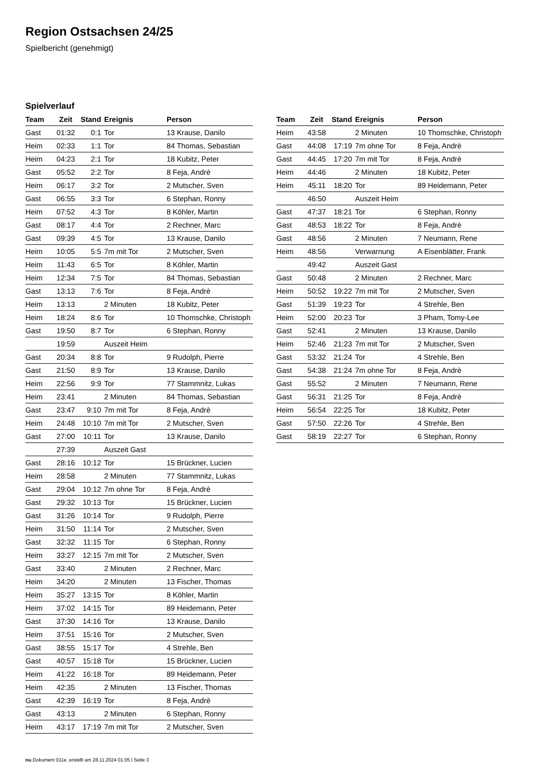Region Ostsachsen 24/25
Spielbericht (genehmigt)
Spielverlauf
| Team | Zeit | Stand | Ereignis | Person |
| --- | --- | --- | --- | --- |
| Gast | 01:32 | 0:1 | Tor | 13 Krause, Danilo |
| Heim | 02:33 | 1:1 | Tor | 84 Thomas, Sebastian |
| Heim | 04:23 | 2:1 | Tor | 18 Kubitz, Peter |
| Gast | 05:52 | 2:2 | Tor | 8 Feja, Andrè |
| Heim | 06:17 | 3:2 | Tor | 2 Mutscher, Sven |
| Gast | 06:55 | 3:3 | Tor | 6 Stephan, Ronny |
| Heim | 07:52 | 4:3 | Tor | 8 Köhler, Martin |
| Gast | 08:17 | 4:4 | Tor | 2 Rechner, Marc |
| Gast | 09:39 | 4:5 | Tor | 13 Krause, Danilo |
| Heim | 10:05 | 5:5 | 7m mit Tor | 2 Mutscher, Sven |
| Heim | 11:43 | 6:5 | Tor | 8 Köhler, Martin |
| Heim | 12:34 | 7:5 | Tor | 84 Thomas, Sebastian |
| Gast | 13:13 | 7:6 | Tor | 8 Feja, Andrè |
| Heim | 13:13 | | 2 Minuten | 18 Kubitz, Peter |
| Heim | 18:24 | 8:6 | Tor | 10 Thomschke, Christoph |
| Gast | 19:50 | 8:7 | Tor | 6 Stephan, Ronny |
| | 19:59 | | Auszeit Heim | |
| Gast | 20:34 | 8:8 | Tor | 9 Rudolph, Pierre |
| Gast | 21:50 | 8:9 | Tor | 13 Krause, Danilo |
| Heim | 22:56 | 9:9 | Tor | 77 Stammnitz, Lukas |
| Heim | 23:41 | | 2 Minuten | 84 Thomas, Sebastian |
| Gast | 23:47 | 9:10 | 7m mit Tor | 8 Feja, Andrè |
| Heim | 24:48 | 10:10 | 7m mit Tor | 2 Mutscher, Sven |
| Gast | 27:00 | 10:11 | Tor | 13 Krause, Danilo |
| | 27:39 | | Auszeit Gast | |
| Gast | 28:16 | 10:12 | Tor | 15 Brückner, Lucien |
| Heim | 28:58 | | 2 Minuten | 77 Stammnitz, Lukas |
| Gast | 29:04 | 10:12 | 7m ohne Tor | 8 Feja, Andrè |
| Gast | 29:32 | 10:13 | Tor | 15 Brückner, Lucien |
| Gast | 31:26 | 10:14 | Tor | 9 Rudolph, Pierre |
| Heim | 31:50 | 11:14 | Tor | 2 Mutscher, Sven |
| Gast | 32:32 | 11:15 | Tor | 6 Stephan, Ronny |
| Heim | 33:27 | 12:15 | 7m mit Tor | 2 Mutscher, Sven |
| Gast | 33:40 | | 2 Minuten | 2 Rechner, Marc |
| Heim | 34:20 | | 2 Minuten | 13 Fischer, Thomas |
| Heim | 35:27 | 13:15 | Tor | 8 Köhler, Martin |
| Heim | 37:02 | 14:15 | Tor | 89 Heidemann, Peter |
| Gast | 37:30 | 14:16 | Tor | 13 Krause, Danilo |
| Heim | 37:51 | 15:16 | Tor | 2 Mutscher, Sven |
| Gast | 38:55 | 15:17 | Tor | 4 Strehle, Ben |
| Gast | 40:57 | 15:18 | Tor | 15 Brückner, Lucien |
| Heim | 41:22 | 16:18 | Tor | 89 Heidemann, Peter |
| Heim | 42:35 | | 2 Minuten | 13 Fischer, Thomas |
| Gast | 42:39 | 16:19 | Tor | 8 Feja, Andrè |
| Gast | 43:13 | | 2 Minuten | 6 Stephan, Ronny |
| Heim | 43:17 | 17:19 | 7m mit Tor | 2 Mutscher, Sven |
| Team | Zeit | Stand | Ereignis | Person |
| --- | --- | --- | --- | --- |
| Heim | 43:58 | | 2 Minuten | 10 Thomschke, Christoph |
| Gast | 44:08 | 17:19 | 7m ohne Tor | 8 Feja, Andrè |
| Gast | 44:45 | 17:20 | 7m mit Tor | 8 Feja, Andrè |
| Heim | 44:46 | | 2 Minuten | 18 Kubitz, Peter |
| Heim | 45:11 | 18:20 | Tor | 89 Heidemann, Peter |
| | 46:50 | | Auszeit Heim | |
| Gast | 47:37 | 18:21 | Tor | 6 Stephan, Ronny |
| Gast | 48:53 | 18:22 | Tor | 8 Feja, Andrè |
| Gast | 48:56 | | 2 Minuten | 7 Neumann, Rene |
| Heim | 48:56 | | Verwarnung | A Eisenblätter, Frank |
| | 49:42 | | Auszeit Gast | |
| Gast | 50:48 | | 2 Minuten | 2 Rechner, Marc |
| Heim | 50:52 | 19:22 | 7m mit Tor | 2 Mutscher, Sven |
| Gast | 51:39 | 19:23 | Tor | 4 Strehle, Ben |
| Heim | 52:00 | 20:23 | Tor | 3 Pham, Tomy-Lee |
| Gast | 52:41 | | 2 Minuten | 13 Krause, Danilo |
| Heim | 52:46 | 21:23 | 7m mit Tor | 2 Mutscher, Sven |
| Gast | 53:32 | 21:24 | Tor | 4 Strehle, Ben |
| Gast | 54:38 | 21:24 | 7m ohne Tor | 8 Feja, Andrè |
| Gast | 55:52 | | 2 Minuten | 7 Neumann, Rene |
| Gast | 56:31 | 21:25 | Tor | 8 Feja, Andrè |
| Heim | 56:54 | 22:25 | Tor | 18 Kubitz, Peter |
| Gast | 57:50 | 22:26 | Tor | 4 Strehle, Ben |
| Gast | 58:19 | 22:27 | Tor | 6 Stephan, Ronny |
nu.Dokument 011e, erstellt am 28.11.2024 01:05 | Seite 3